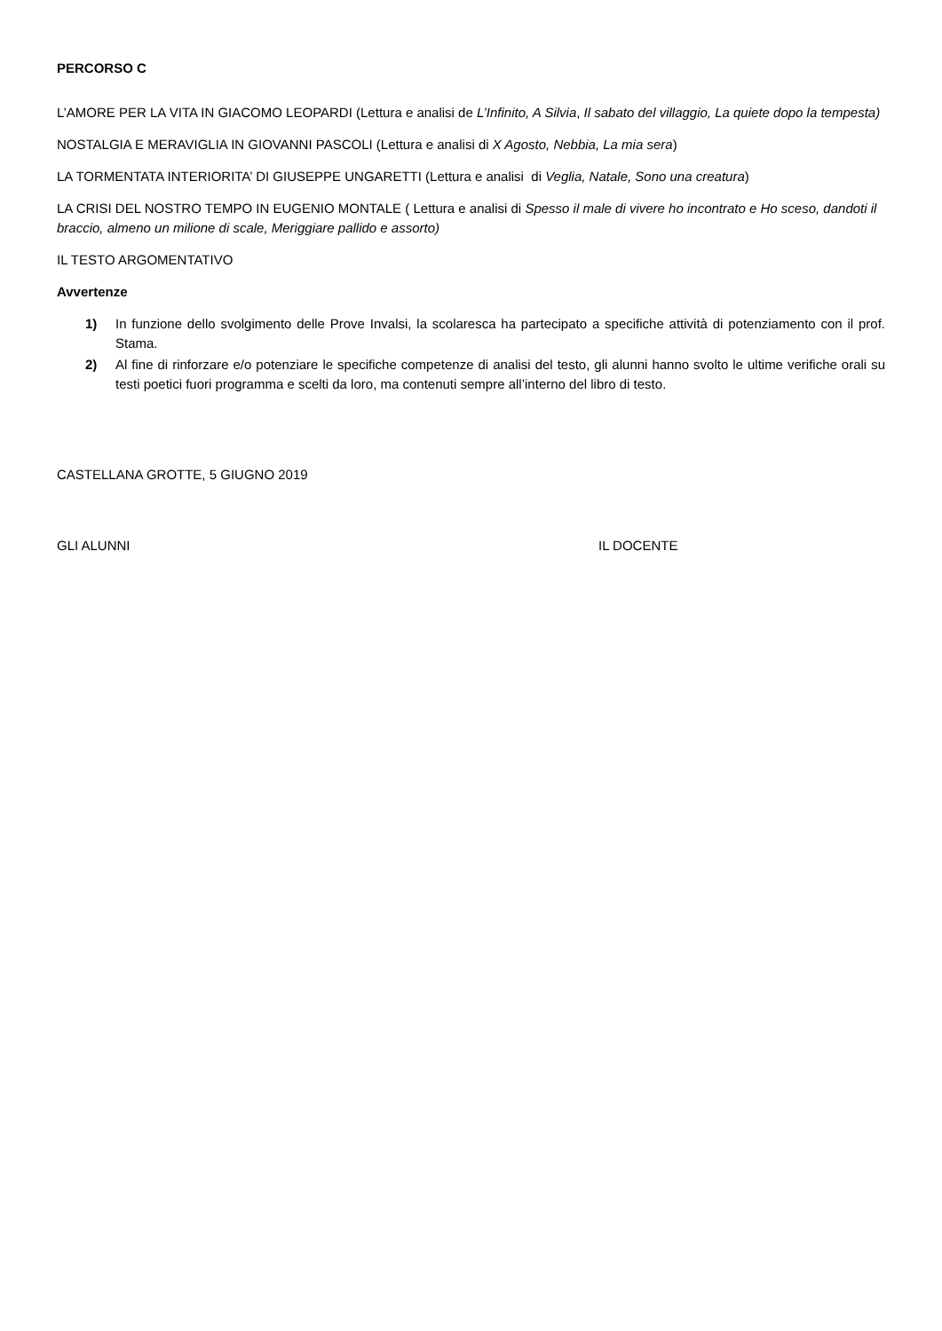PERCORSO C
L’AMORE PER LA VITA IN GIACOMO LEOPARDI (Lettura e analisi de L’Infinito, A Silvia, Il sabato del villaggio, La quiete dopo la tempesta)
NOSTALGIA E MERAVIGLIA IN GIOVANNI PASCOLI (Lettura e analisi di X Agosto, Nebbia, La mia sera)
LA TORMENTATA INTERIORITA’ DI GIUSEPPE UNGARETTI (Lettura e analisi di Veglia, Natale, Sono una creatura)
LA CRISI DEL NOSTRO TEMPO IN EUGENIO MONTALE ( Lettura e analisi di Spesso il male di vivere ho incontrato e Ho sceso, dandoti il braccio, almeno un milione di scale, Meriggiare pallido e assorto)
IL TESTO ARGOMENTATIVO
Avvertenze
1) In funzione dello svolgimento delle Prove Invalsi, la scolaresca ha partecipato a specifiche attività di potenziamento con il prof. Stama.
2) Al fine di rinforzare e/o potenziare le specifiche competenze di analisi del testo, gli alunni hanno svolto le ultime verifiche orali su testi poetici fuori programma e scelti da loro, ma contenuti sempre all’interno del libro di testo.
CASTELLANA GROTTE, 5 GIUGNO 2019
GLI ALUNNI IL DOCENTE